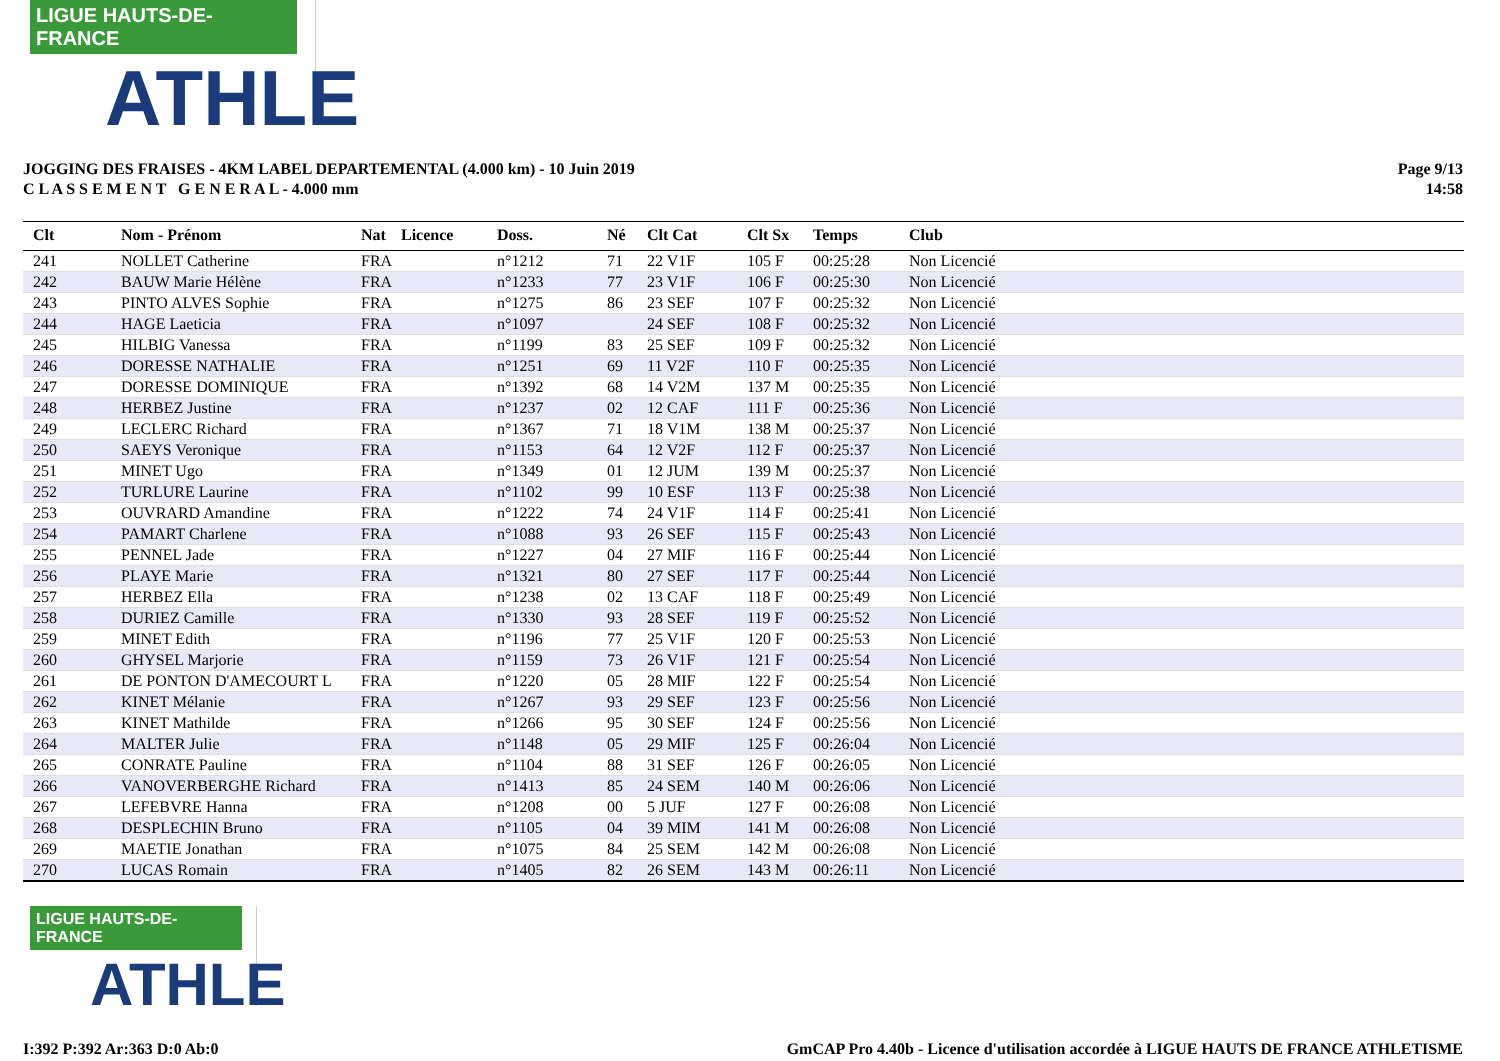LIGUE HAUTS-DE-FRANCE
ATHLE
JOGGING DES FRAISES - 4KM LABEL DEPARTEMENTAL (4.000 km) - 10 Juin 2019
C L A S S E M E N T G E N E R A L - 4.000 mm
Page 9/13
14:58
| Clt | Nom - Prénom | Nat | Licence | Doss. | Né | Clt Cat | Clt Sx | Temps | Club |
| --- | --- | --- | --- | --- | --- | --- | --- | --- | --- |
| 241 | NOLLET Catherine | FRA | | n°1212 | 71 | 22 V1F | 105 F | 00:25:28 | Non Licencié |
| 242 | BAUW Marie Hélène | FRA | | n°1233 | 77 | 23 V1F | 106 F | 00:25:30 | Non Licencié |
| 243 | PINTO ALVES Sophie | FRA | | n°1275 | 86 | 23 SEF | 107 F | 00:25:32 | Non Licencié |
| 244 | HAGE Laeticia | FRA | | n°1097 | | 24 SEF | 108 F | 00:25:32 | Non Licencié |
| 245 | HILBIG Vanessa | FRA | | n°1199 | 83 | 25 SEF | 109 F | 00:25:32 | Non Licencié |
| 246 | DORESSE NATHALIE | FRA | | n°1251 | 69 | 11 V2F | 110 F | 00:25:35 | Non Licencié |
| 247 | DORESSE DOMINIQUE | FRA | | n°1392 | 68 | 14 V2M | 137 M | 00:25:35 | Non Licencié |
| 248 | HERBEZ Justine | FRA | | n°1237 | 02 | 12 CAF | 111 F | 00:25:36 | Non Licencié |
| 249 | LECLERC Richard | FRA | | n°1367 | 71 | 18 V1M | 138 M | 00:25:37 | Non Licencié |
| 250 | SAEYS Veronique | FRA | | n°1153 | 64 | 12 V2F | 112 F | 00:25:37 | Non Licencié |
| 251 | MINET Ugo | FRA | | n°1349 | 01 | 12 JUM | 139 M | 00:25:37 | Non Licencié |
| 252 | TURLURE Laurine | FRA | | n°1102 | 99 | 10 ESF | 113 F | 00:25:38 | Non Licencié |
| 253 | OUVRARD Amandine | FRA | | n°1222 | 74 | 24 V1F | 114 F | 00:25:41 | Non Licencié |
| 254 | PAMART Charlene | FRA | | n°1088 | 93 | 26 SEF | 115 F | 00:25:43 | Non Licencié |
| 255 | PENNEL Jade | FRA | | n°1227 | 04 | 27 MIF | 116 F | 00:25:44 | Non Licencié |
| 256 | PLAYE Marie | FRA | | n°1321 | 80 | 27 SEF | 117 F | 00:25:44 | Non Licencié |
| 257 | HERBEZ Ella | FRA | | n°1238 | 02 | 13 CAF | 118 F | 00:25:49 | Non Licencié |
| 258 | DURIEZ Camille | FRA | | n°1330 | 93 | 28 SEF | 119 F | 00:25:52 | Non Licencié |
| 259 | MINET Edith | FRA | | n°1196 | 77 | 25 V1F | 120 F | 00:25:53 | Non Licencié |
| 260 | GHYSEL Marjorie | FRA | | n°1159 | 73 | 26 V1F | 121 F | 00:25:54 | Non Licencié |
| 261 | DE PONTON D'AMECOURT L | FRA | | n°1220 | 05 | 28 MIF | 122 F | 00:25:54 | Non Licencié |
| 262 | KINET Mélanie | FRA | | n°1267 | 93 | 29 SEF | 123 F | 00:25:56 | Non Licencié |
| 263 | KINET Mathilde | FRA | | n°1266 | 95 | 30 SEF | 124 F | 00:25:56 | Non Licencié |
| 264 | MALTER Julie | FRA | | n°1148 | 05 | 29 MIF | 125 F | 00:26:04 | Non Licencié |
| 265 | CONRATE Pauline | FRA | | n°1104 | 88 | 31 SEF | 126 F | 00:26:05 | Non Licencié |
| 266 | VANOVERBERGHE Richard | FRA | | n°1413 | 85 | 24 SEM | 140 M | 00:26:06 | Non Licencié |
| 267 | LEFEBVRE Hanna | FRA | | n°1208 | 00 | 5 JUF | 127 F | 00:26:08 | Non Licencié |
| 268 | DESPLECHIN Bruno | FRA | | n°1105 | 04 | 39 MIM | 141 M | 00:26:08 | Non Licencié |
| 269 | MAETIE Jonathan | FRA | | n°1075 | 84 | 25 SEM | 142 M | 00:26:08 | Non Licencié |
| 270 | LUCAS Romain | FRA | | n°1405 | 82 | 26 SEM | 143 M | 00:26:11 | Non Licencié |
LIGUE HAUTS-DE-FRANCE
ATHLE
I:392 P:392 Ar:363 D:0 Ab:0 GmCAP Pro 4.40b - Licence d'utilisation accordée à LIGUE HAUTS DE FRANCE ATHLETISME